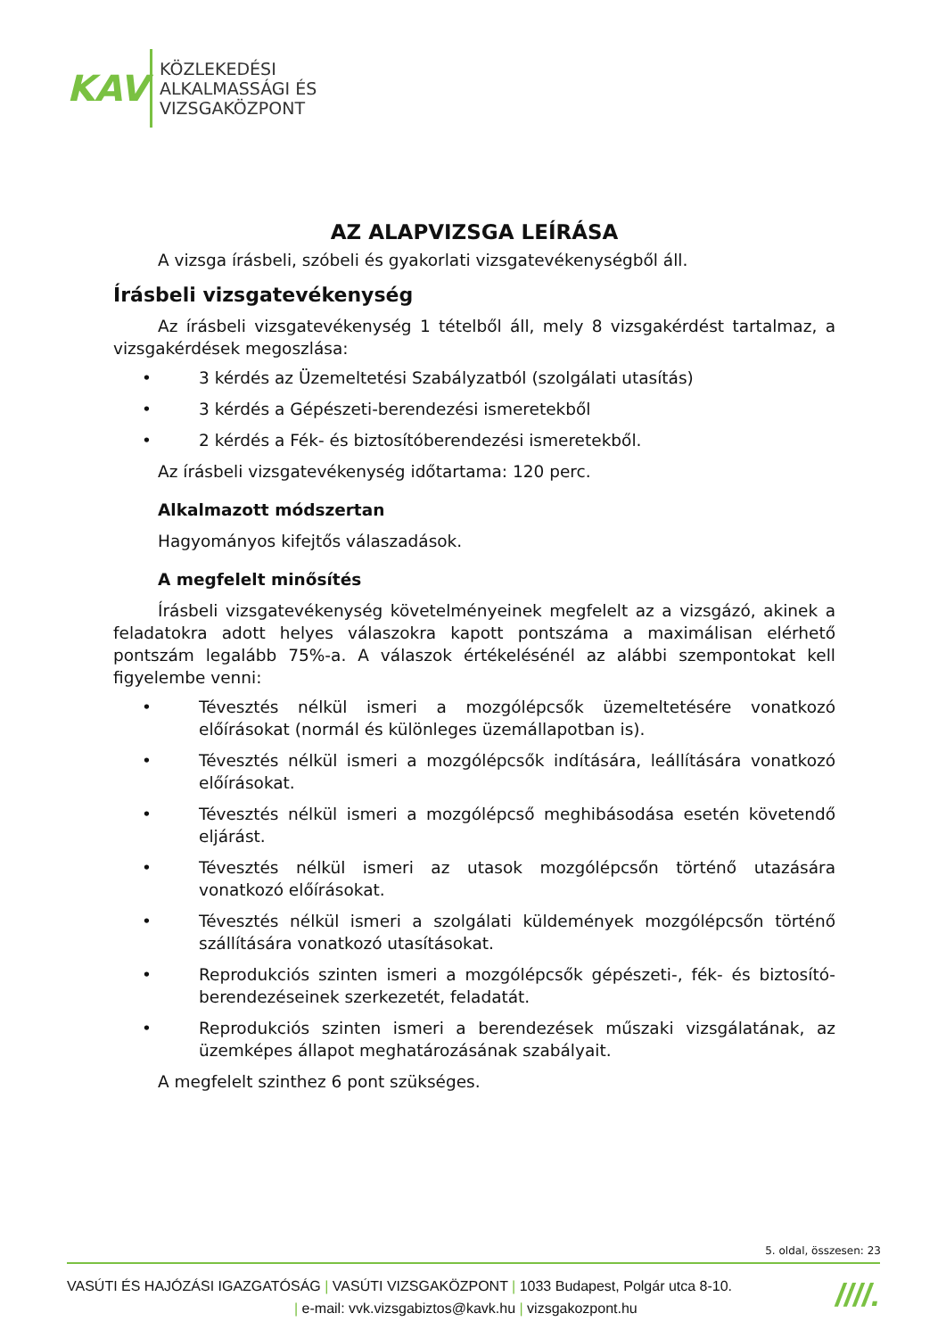KAV
KÖZLEKEDÉSI
ALKALMASSÁGI ÉS
VIZSGAKÖZPONT
AZ ALAPVIZSGA LEÍRÁSA
A vizsga írásbeli, szóbeli és gyakorlati vizsgatevékenységből áll.
Írásbeli vizsgatevékenység
Az írásbeli vizsgatevékenység 1 tételből áll, mely 8 vizsgakérdést tartalmaz, a vizsgakérdések megoszlása:
• 3 kérdés az Üzemeltetési Szabályzatból (szolgálati utasítás)
• 3 kérdés a Gépészeti-berendezési ismeretekből
• 2 kérdés a Fék- és biztosítóberendezési ismeretekből.
Az írásbeli vizsgatevékenység időtartama: 120 perc.
Alkalmazott módszertan
Hagyományos kifejtős válaszadások.
A megfelelt minősítés
Írásbeli vizsgatevékenység követelményeinek megfelelt az a vizsgázó, akinek a feladatokra adott helyes válaszokra kapott pontszáma a maximálisan elérhető pontszám legalább 75%-a. A válaszok értékelésénél az alábbi szempontokat kell figyelembe venni:
• Tévesztés nélkül ismeri a mozgólépcsők üzemeltetésére vonatkozó előírásokat (normál és különleges üzemállapotban is).
• Tévesztés nélkül ismeri a mozgólépcsők indítására, leállítására vonatkozó előírásokat.
• Tévesztés nélkül ismeri a mozgólépcső meghibásodása esetén követendő eljárást.
• Tévesztés nélkül ismeri az utasok mozgólépcsőn történő utazására vonatkozó előírásokat.
• Tévesztés nélkül ismeri a szolgálati küldemények mozgólépcsőn történő szállítására vonatkozó utasításokat.
• Reprodukciós szinten ismeri a mozgólépcsők gépészeti-, fék- és biztosító-berendezéseinek szerkezetét, feladatát.
• Reprodukciós szinten ismeri a berendezések műszaki vizsgálatának, az üzemképes állapot meghatározásának szabályait.
A megfelelt szinthez 6 pont szükséges.
5. oldal, összesen: 23
VASÚTI ÉS HAJÓZÁSI IGAZGATÓSÁG | VASÚTI VIZSGAKÖZPONT | 1033 Budapest, Polgár utca 8-10.
| e-mail: vvk.vizsgabiztos@kavk.hu | vizsgakozpont.hu
////.